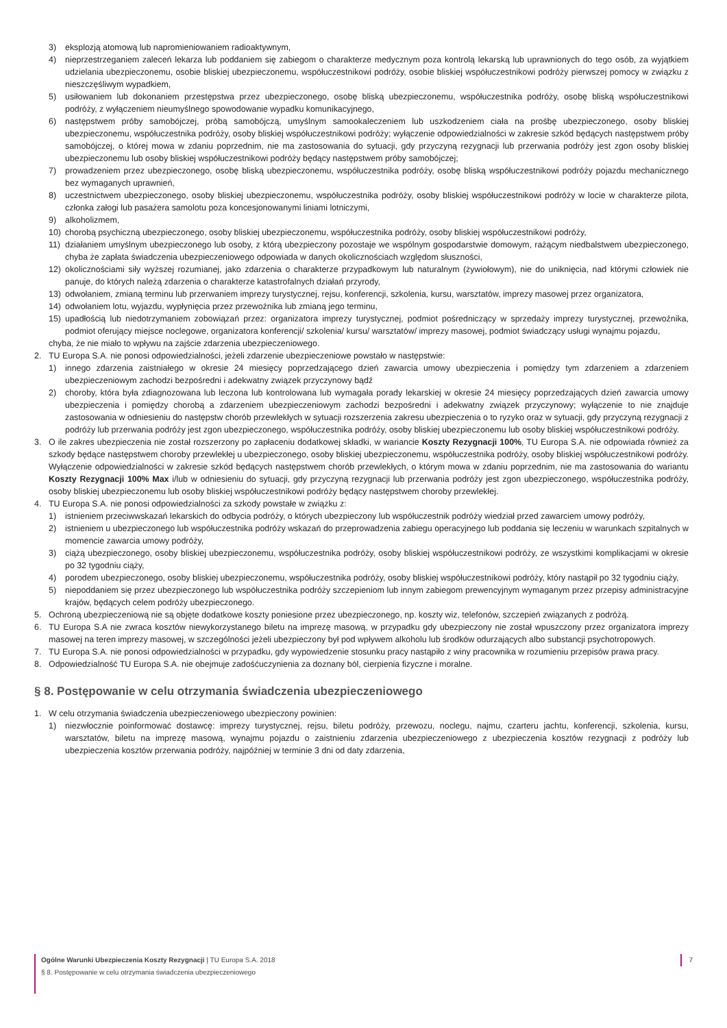3) eksplozją atomową lub napromieniowaniem radioaktywnym,
4) nieprzestrzeganiem zaleceń lekarza lub poddaniem się zabiegom o charakterze medycznym poza kontrolą lekarską lub uprawnionych do tego osób, za wyjątkiem udzielania ubezpieczonemu, osobie bliskiej ubezpieczonemu, współuczestnikowi podróży, osobie bliskiej współuczestnikowi podróży pierwszej pomocy w związku z nieszczęśliwym wypadkiem,
5) usiłowaniem lub dokonaniem przestępstwa przez ubezpieczonego, osobę bliską ubezpieczonemu, współuczestnika podróży, osobę bliską współuczestnikowi podróży, z wyłączeniem nieumyślnego spowodowanie wypadku komunikacyjnego,
6) następstwem próby samobójczej, próbą samobójczą, umyślnym samookaleczeniem lub uszkodzeniem ciała na prośbę ubezpieczonego, osoby bliskiej ubezpieczonemu, współuczestnika podróży, osoby bliskiej współuczestnikowi podróży; wyłączenie odpowiedzialności w zakresie szkód będących następstwem próby samobójczej, o której mowa w zdaniu poprzednim, nie ma zastosowania do sytuacji, gdy przyczyną rezygnacji lub przerwania podróży jest zgon osoby bliskiej ubezpieczonemu lub osoby bliskiej współuczestnikowi podróży będący następstwem próby samobójczej;
7) prowadzeniem przez ubezpieczonego, osobę bliską ubezpieczonemu, współuczestnika podróży, osobę bliską współuczestnikowi podróży pojazdu mechanicznego bez wymaganych uprawnień,
8) uczestnictwem ubezpieczonego, osoby bliskiej ubezpieczonemu, współuczestnika podróży, osoby bliskiej współuczestnikowi podróży w locie w charakterze pilota, członka załogi lub pasażera samolotu poza koncesjonowanymi liniami lotniczymi,
9) alkoholizmem,
10) chorobą psychiczną ubezpieczonego, osoby bliskiej ubezpieczonemu, współuczestnika podróży, osoby bliskiej współuczestnikowi podróży,
11) działaniem umyślnym ubezpieczonego lub osoby, z którą ubezpieczony pozostaje we wspólnym gospodarstwie domowym, rażącym niedbalstwem ubezpieczonego, chyba że zapłata świadczenia ubezpieczeniowego odpowiada w danych okolicznościach względom słuszności,
12) okolicznościami siły wyższej rozumianej, jako zdarzenia o charakterze przypadkowym lub naturalnym (żywiołowym), nie do uniknięcia, nad którymi człowiek nie panuje, do których należą zdarzenia o charakterze katastrofalnych działań przyrody,
13) odwołaniem, zmianą terminu lub przerwaniem imprezy turystycznej, rejsu, konferencji, szkolenia, kursu, warsztatów, imprezy masowej przez organizatora,
14) odwołaniem lotu, wyjazdu, wypłynięcia przez przewoźnika lub zmianą jego terminu,
15) upadłością lub niedotrzymaniem zobowiązań przez: organizatora imprezy turystycznej, podmiot pośredniczący w sprzedaży imprezy turystycznej, przewoźnika, podmiot oferujący miejsce noclegowe, organizatora konferencji/ szkolenia/ kursu/ warsztatów/ imprezy masowej, podmiot świadczący usługi wynajmu pojazdu,
chyba, że nie miało to wpływu na zajście zdarzenia ubezpieczeniowego.
2. TU Europa S.A. nie ponosi odpowiedzialności, jeżeli zdarzenie ubezpieczeniowe powstało w następstwie:
1) innego zdarzenia zaistniałego w okresie 24 miesięcy poprzedzającego dzień zawarcia umowy ubezpieczenia i pomiędzy tym zdarzeniem a zdarzeniem ubezpieczeniowym zachodzi bezpośredni i adekwatny związek przyczynowy bądź
2) choroby, która była zdiagnozowana lub leczona lub kontrolowana lub wymagała porady lekarskiej w okresie 24 miesięcy poprzedzających dzień zawarcia umowy ubezpieczenia i pomiędzy chorobą a zdarzeniem ubezpieczeniowym zachodzi bezpośredni i adekwatny związek przyczynowy; wyłączenie to nie znajduje zastosowania w odniesieniu do następstw chorób przewlekłych w sytuacji rozszerzenia zakresu ubezpieczenia o to ryzyko oraz w sytuacji, gdy przyczyną rezygnacji z podróży lub przerwania podróży jest zgon ubezpieczonego, współuczestnika podróży, osoby bliskiej ubezpieczonemu lub osoby bliskiej współuczestnikowi podróży.
3. O ile zakres ubezpieczenia nie został rozszerzony po zapłaceniu dodatkowej składki, w wariancie Koszty Rezygnacji 100%, TU Europa S.A. nie odpowiada również za szkody będące następstwem choroby przewlekłej u ubezpieczonego, osoby bliskiej ubezpieczonemu, współuczestnika podróży, osoby bliskiej współuczestnikowi podróży. Wyłączenie odpowiedzialności w zakresie szkód będących następstwem chorób przewlekłych, o którym mowa w zdaniu poprzednim, nie ma zastosowania do wariantu Koszty Rezygnacji 100% Max i/lub w odniesieniu do sytuacji, gdy przyczyną rezygnacji lub przerwania podróży jest zgon ubezpieczonego, współuczestnika podróży, osoby bliskiej ubezpieczonemu lub osoby bliskiej współuczestnikowi podróży będący następstwem choroby przewlekłej.
4. TU Europa S.A. nie ponosi odpowiedzialności za szkody powstałe w związku z:
1) istnieniem przeciwwskazań lekarskich do odbycia podróży, o których ubezpieczony lub współuczestnik podróży wiedział przed zawarciem umowy podróży,
2) istnieniem u ubezpieczonego lub współuczestnika podróży wskazań do przeprowadzenia zabiegu operacyjnego lub poddania się leczeniu w warunkach szpitalnych w momencie zawarcia umowy podróży,
3) ciążą ubezpieczonego, osoby bliskiej ubezpieczonemu, współuczestnika podróży, osoby bliskiej współuczestnikowi podróży, ze wszystkimi komplikacjami w okresie po 32 tygodniu ciąży,
4) porodem ubezpieczonego, osoby bliskiej ubezpieczonemu, współuczestnika podróży, osoby bliskiej współuczestnikowi podróży, który nastąpił po 32 tygodniu ciąży,
5) niepoddaniem się przez ubezpieczonego lub współuczestnika podróży szczepieniom lub innym zabiegom prewencyjnym wymaganym przez przepisy administracyjne krajów, będących celem podróży ubezpieczonego.
5. Ochroną ubezpieczeniową nie są objęte dodatkowe koszty poniesione przez ubezpieczonego, np. koszty wiz, telefonów, szczepień związanych z podróżą.
6. TU Europa S.A nie zwraca kosztów niewykorzystanego biletu na imprezę masową, w przypadku gdy ubezpieczony nie został wpuszczony przez organizatora imprezy masowej na teren imprezy masowej, w szczególności jeżeli ubezpieczony był pod wpływem alkoholu lub środków odurzających albo substancji psychotropowych.
7. TU Europa S.A. nie ponosi odpowiedzialności w przypadku, gdy wypowiedzenie stosunku pracy nastąpiło z winy pracownika w rozumieniu przepisów prawa pracy.
8. Odpowiedzialność TU Europa S.A. nie obejmuje zadośćuczynienia za doznany ból, cierpienia fizyczne i moralne.
§ 8. Postępowanie w celu otrzymania świadczenia ubezpieczeniowego
1. W celu otrzymania świadczenia ubezpieczeniowego ubezpieczony powinien:
1) niezwłocznie poinformować dostawcę: imprezy turystycznej, rejsu, biletu podróży, przewozu, noclegu, najmu, czarteru jachtu, konferencji, szkolenia, kursu, warsztatów, biletu na imprezę masową, wynajmu pojazdu o zaistnieniu zdarzenia ubezpieczeniowego z ubezpieczenia kosztów rezygnacji z podróży lub ubezpieczenia kosztów przerwania podróży, najpóźniej w terminie 3 dni od daty zdarzenia,
Ogólne Warunki Ubezpieczenia Koszty Rezygnacji | TU Europa S.A. 2018
§ 8. Postępowanie w celu otrzymania świadczenia ubezpieczeniowego
7